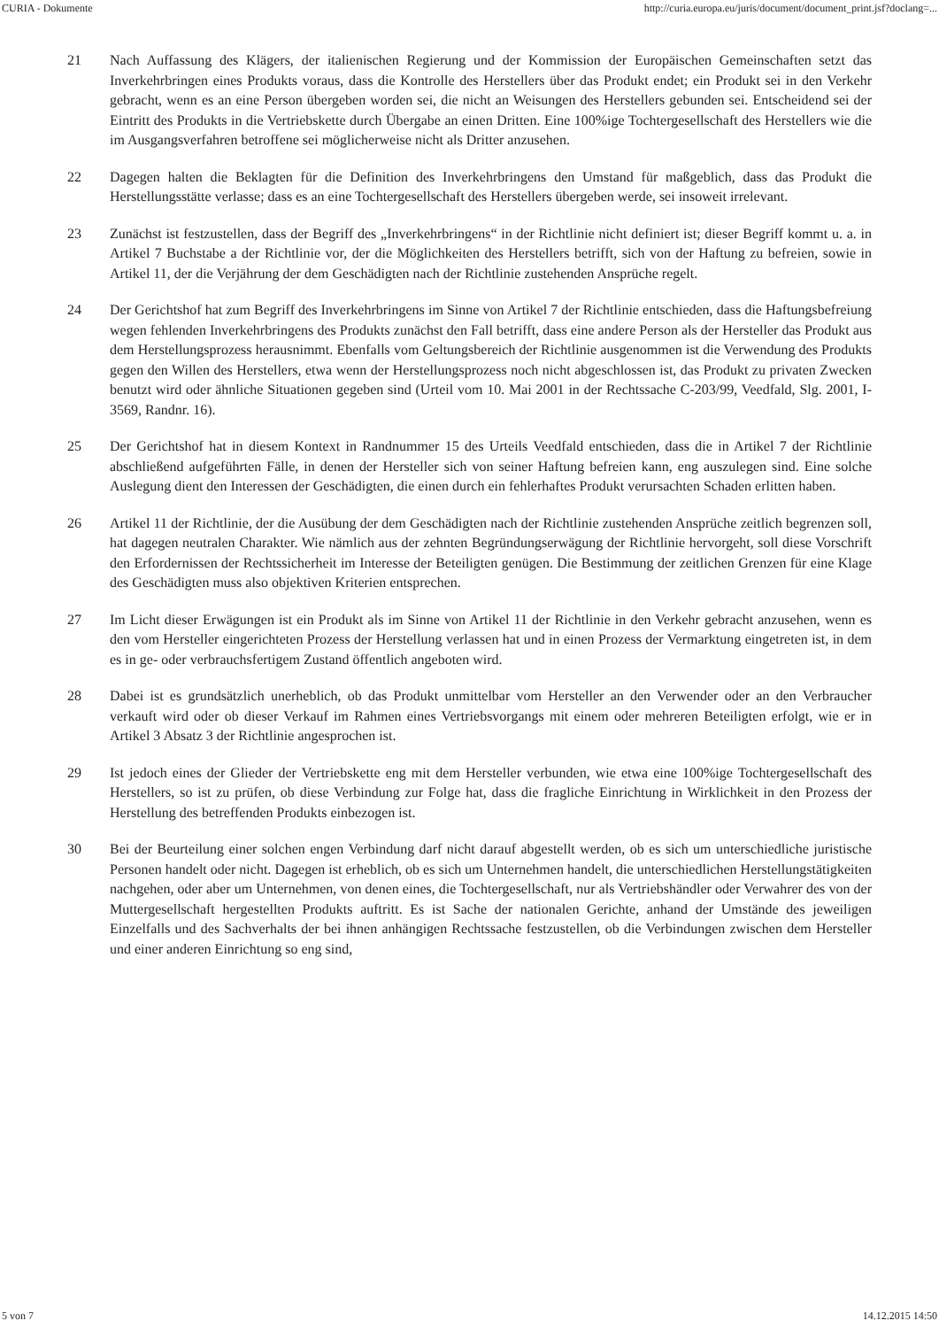CURIA - Dokumente http://curia.europa.eu/juris/document/document_print.jsf?doclang=...
21 Nach Auffassung des Klägers, der italienischen Regierung und der Kommission der Europäischen Gemeinschaften setzt das Inverkehrbringen eines Produkts voraus, dass die Kontrolle des Herstellers über das Produkt endet; ein Produkt sei in den Verkehr gebracht, wenn es an eine Person übergeben worden sei, die nicht an Weisungen des Herstellers gebunden sei. Entscheidend sei der Eintritt des Produkts in die Vertriebskette durch Übergabe an einen Dritten. Eine 100%ige Tochtergesellschaft des Herstellers wie die im Ausgangsverfahren betroffene sei möglicherweise nicht als Dritter anzusehen.
22 Dagegen halten die Beklagten für die Definition des Inverkehrbringens den Umstand für maßgeblich, dass das Produkt die Herstellungsstätte verlasse; dass es an eine Tochtergesellschaft des Herstellers übergeben werde, sei insoweit irrelevant.
23 Zunächst ist festzustellen, dass der Begriff des „Inverkehrbringens“ in der Richtlinie nicht definiert ist; dieser Begriff kommt u. a. in Artikel 7 Buchstabe a der Richtlinie vor, der die Möglichkeiten des Herstellers betrifft, sich von der Haftung zu befreien, sowie in Artikel 11, der die Verjährung der dem Geschädigten nach der Richtlinie zustehenden Ansprüche regelt.
24 Der Gerichtshof hat zum Begriff des Inverkehrbringens im Sinne von Artikel 7 der Richtlinie entschieden, dass die Haftungsbefreiung wegen fehlenden Inverkehrbringens des Produkts zunächst den Fall betrifft, dass eine andere Person als der Hersteller das Produkt aus dem Herstellungsprozess herausnimmt. Ebenfalls vom Geltungsbereich der Richtlinie ausgenommen ist die Verwendung des Produkts gegen den Willen des Herstellers, etwa wenn der Herstellungsprozess noch nicht abgeschlossen ist, das Produkt zu privaten Zwecken benutzt wird oder ähnliche Situationen gegeben sind (Urteil vom 10. Mai 2001 in der Rechtssache C-203/99, Veedfald, Slg. 2001, I-3569, Randnr. 16).
25 Der Gerichtshof hat in diesem Kontext in Randnummer 15 des Urteils Veedfald entschieden, dass die in Artikel 7 der Richtlinie abschließend aufgeführten Fälle, in denen der Hersteller sich von seiner Haftung befreien kann, eng auszulegen sind. Eine solche Auslegung dient den Interessen der Geschädigten, die einen durch ein fehlerhaftes Produkt verursachten Schaden erlitten haben.
26 Artikel 11 der Richtlinie, der die Ausübung der dem Geschädigten nach der Richtlinie zustehenden Ansprüche zeitlich begrenzen soll, hat dagegen neutralen Charakter. Wie nämlich aus der zehnten Begründungserwägung der Richtlinie hervorgeht, soll diese Vorschrift den Erfordernissen der Rechtssicherheit im Interesse der Beteiligten genügen. Die Bestimmung der zeitlichen Grenzen für eine Klage des Geschädigten muss also objektiven Kriterien entsprechen.
27 Im Licht dieser Erwägungen ist ein Produkt als im Sinne von Artikel 11 der Richtlinie in den Verkehr gebracht anzusehen, wenn es den vom Hersteller eingerichteten Prozess der Herstellung verlassen hat und in einen Prozess der Vermarktung eingetreten ist, in dem es in ge- oder verbrauchsfertigem Zustand öffentlich angeboten wird.
28 Dabei ist es grundsätzlich unerheblich, ob das Produkt unmittelbar vom Hersteller an den Verwender oder an den Verbraucher verkauft wird oder ob dieser Verkauf im Rahmen eines Vertriebsvorgangs mit einem oder mehreren Beteiligten erfolgt, wie er in Artikel 3 Absatz 3 der Richtlinie angesprochen ist.
29 Ist jedoch eines der Glieder der Vertriebskette eng mit dem Hersteller verbunden, wie etwa eine 100%ige Tochtergesellschaft des Herstellers, so ist zu prüfen, ob diese Verbindung zur Folge hat, dass die fragliche Einrichtung in Wirklichkeit in den Prozess der Herstellung des betreffenden Produkts einbezogen ist.
30 Bei der Beurteilung einer solchen engen Verbindung darf nicht darauf abgestellt werden, ob es sich um unterschiedliche juristische Personen handelt oder nicht. Dagegen ist erheblich, ob es sich um Unternehmen handelt, die unterschiedlichen Herstellungstätigkeiten nachgehen, oder aber um Unternehmen, von denen eines, die Tochtergesellschaft, nur als Vertriebshändler oder Verwahrer des von der Muttergesellschaft hergestellten Produkts auftritt. Es ist Sache der nationalen Gerichte, anhand der Umstände des jeweiligen Einzelfalls und des Sachverhalts der bei ihnen anhängigen Rechtssache festzustellen, ob die Verbindungen zwischen dem Hersteller und einer anderen Einrichtung so eng sind,
5 von 7 14.12.2015 14:50